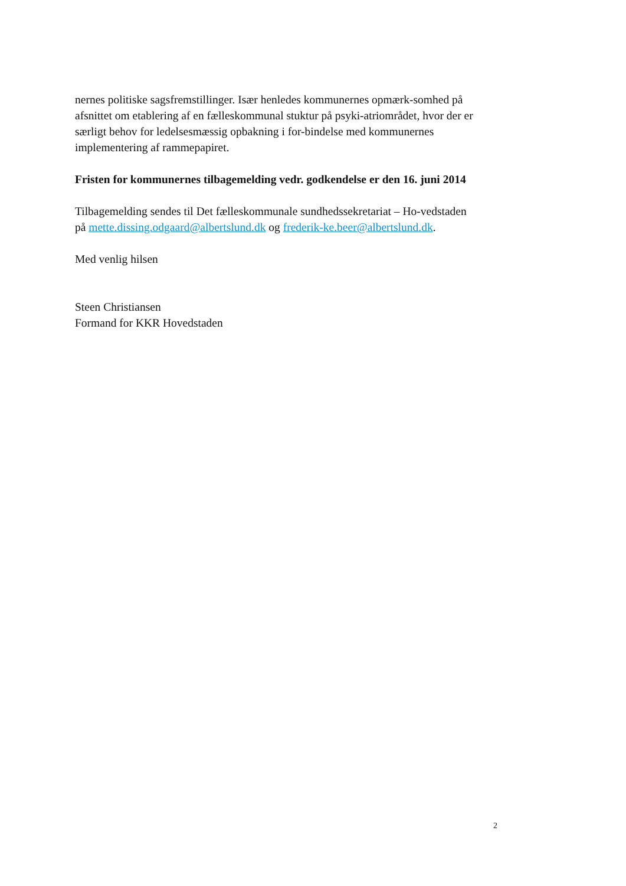nernes politiske sagsfremstillinger. Især henledes kommunernes opmærk-somhed på afsnittet om etablering af en fælleskommunal stuktur på psyki-atriområdet, hvor der er særligt behov for ledelsesmæssig opbakning i for-bindelse med kommunernes implementering af rammepapiret.
Fristen for kommunernes tilbagemelding vedr. godkendelse er den 16. juni 2014
Tilbagemelding sendes til Det fælleskommunale sundhedssekretariat – Ho-vedstaden på mette.dissing.odgaard@albertslund.dk og frederik-ke.beer@albertslund.dk.
Med venlig hilsen
Steen Christiansen
Formand for KKR Hovedstaden
2